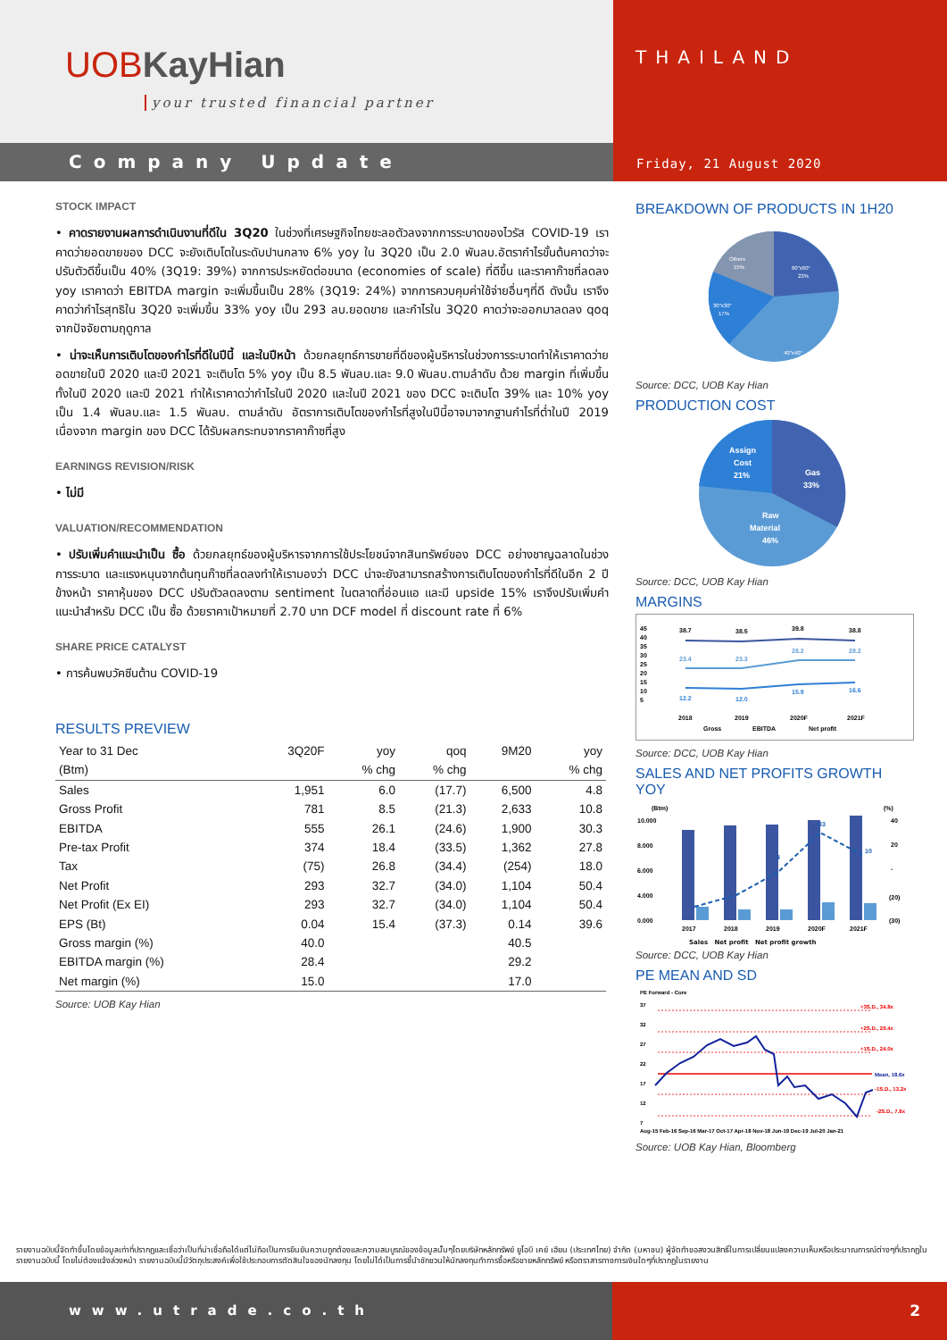UOBKayHian
your trusted financial partner
Company Update
THAILAND
Friday, 21 August 2020
STOCK IMPACT
• คาดรายงานผลการดำเนินงานที่ดีใน 3Q20 ในช่วงที่เศรษฐกิจไทยชะลอตัวลงจากการระบาดของไวรัส COVID-19 เราคาดว่ายอดขายของ DCC จะยังเติบโตในระดับปานกลาง 6% yoy ใน 3Q20 เป็น 2.0 พันลบ.อัตรากำไรขั้นต้นคาดว่าจะปรับตัวดีขึ้นเป็น 40% (3Q19: 39%) จากการประหยัดต่อขนาด (economies of scale) ที่ดีขึ้น และราคาก๊าซที่ลดลง yoy เราคาดว่า EBITDA margin จะเพิ่มขึ้นเป็น 28% (3Q19: 24%) จากการควบคุมค่าใช้จ่ายอื่นๆที่ดี ดังนั้น เราจึงคาดว่ากำไรสุทธิใน 3Q20 จะเพิ่มขึ้น 33% yoy เป็น 293 ลบ.ยอดขาย และกำไรใน 3Q20 คาดว่าจะออกมาลดลง qoq จากปัจจัยตามฤดูกาล
• น่าจะเห็นการเติบโตของกำไรที่ดีในปีนี้ และในปีหน้า ด้วยกลยุทธ์การขายที่ดีของผู้บริหารในช่วงการระบาดทำให้เราคาดว่ายอดขายในปี 2020 และปี 2021 จะเติบโต 5% yoy เป็น 8.5 พันลบ.และ 9.0 พันลบ.ตามลำดับ ด้วย margin ที่เพิ่มขึ้นทั้งในปี 2020 และปี 2021 ทำให้เราคาดว่ากำไรในปี 2020 และในปี 2021 ของ DCC จะเติบโต 39% และ 10% yoy เป็น 1.4 พันลบ.และ 1.5 พันลบ. ตามลำดับ อัตราการเติบโตของกำไรที่สูงในปีนี้อาจมาจากฐานกำไรที่ต่ำในปี 2019 เนื่องจาก margin ของ DCC ได้รับผลกระทบจากราคาก๊าซที่สูง
EARNINGS REVISION/RISK
• ไม่มี
VALUATION/RECOMMENDATION
• ปรับเพิ่มคำแนะนำเป็น ซื้อ ด้วยกลยุทธ์ของผู้บริหารจากการใช้ประโยชน์จากสินทรัพย์ของ DCC อย่างชาญฉลาดในช่วงการระบาด และแรงหนุนจากต้นทุนก๊าซที่ลดลงทำให้เรามองว่า DCC น่าจะยังสามารถสร้างการเติบโตของกำไรที่ดีในอีก 2 ปีข้างหน้า ราคาหุ้นของ DCC ปรับตัวลดลงตาม sentiment ในตลาดที่อ่อนแอ และมี upside 15% เราจึงปรับเพิ่มคำแนะนำสำหรับ DCC เป็น ซื้อ ด้วยราคาเป้าหมายที่ 2.70 บาท DCF model ที่ discount rate ที่ 6%
SHARE PRICE CATALYST
• การค้นพบวัคซีนต้าน COVID-19
RESULTS PREVIEW
| Year to 31 Dec | 3Q20F | yoy | qoq | 9M20 | yoy |
| --- | --- | --- | --- | --- | --- |
| (Btm) | | % chg | % chg | | % chg |
| Sales | 1,951 | 6.0 | (17.7) | 6,500 | 4.8 |
| Gross Profit | 781 | 8.5 | (21.3) | 2,633 | 10.8 |
| EBITDA | 555 | 26.1 | (24.6) | 1,900 | 30.3 |
| Pre-tax Profit | 374 | 18.4 | (33.5) | 1,362 | 27.8 |
| Tax | (75) | 26.8 | (34.4) | (254) | 18.0 |
| Net Profit | 293 | 32.7 | (34.0) | 1,104 | 50.4 |
| Net Profit (Ex EI) | 293 | 32.7 | (34.0) | 1,104 | 50.4 |
| EPS (Bt) | 0.04 | 15.4 | (37.3) | 0.14 | 39.6 |
| Gross margin (%) | 40.0 | | | 40.5 | |
| EBITDA margin (%) | 28.4 | | | 29.2 | |
| Net margin (%) | 15.0 | | | 17.0 | |
Source: UOB Kay Hian
BREAKDOWN OF PRODUCTS IN 1H20
Others
15%
60"x60"
23%
30"x30"
17%
40"x40"
45%
Source: DCC, UOB Kay Hian
PRODUCTION COST
Assign
Cost
21%
Gas
33%
Raw
Material
46%
Source: DCC, UOB Kay Hian
MARGINS
45
40
35
30
25
20
15
10
5
38.7
38.5
39.8
38.8
23.4
23.3
28.2
28.2
12.2
12.0
15.9
16.6
2018
2019
2020F
2021F
Gross
EBITDA
Net profit
Source: DCC, UOB Kay Hian
SALES AND NET PROFITS GROWTH YOY
(Btm)
(%)
10.000
8.000
6.000
4.000
0.000
40
20
-
(20)
(30)
4
33
10
2017
2018
2019
2020F
2021F
Sales Net profit Net profit growth
Source: DCC, UOB Kay Hian
PE MEAN AND SD
PE Forward - Core
37
32
27
22
17
12
7
+3S.D., 34.8x
+2S.D., 29.4x
+1S.D., 24.0x
Mean, 18.6x
-1S.D., 13.2x
-2S.D., 7.8x
Aug-15 Feb-16 Sep-16 Mar-17 Oct-17 Apr-18 Nov-18 Jun-19 Dec-19 Jul-20 Jan-21
Source: UOB Kay Hian, Bloomberg
รายงานฉบับนี้จัดทำขึ้นโดยข้อมูลเท่าที่ปรากฏและเชื่อว่าเป็นที่น่าเชื่อถือได้แต่ไม่ถือเป็นการยืนยันความถูกต้องและความสมบูรณ์ของข้อมูลนั้นๆโดยบริษัทหลักทรัพย์ ยูโอบี เคย์ เฮียน (ประเทศไทย) จำกัด (มหาชน) ผู้จัดทำขอสงวนสิทธิ์ในการเปลี่ยนแปลงความเห็นหรือประมาณการณ์ต่างๆที่ปรากฏในรายงานฉบับนี้ โดยไม่ต้องแจ้งล่วงหน้า รายงานฉบับนี้มีวัตถุประสงค์เพื่อใช้ประกอบการตัดสินใจของนักลงทุน โดยไม่ได้เป็นการชี้นำชักชวนให้นักลงทุนทำการซื้อหรือขายหลักทรัพย์ หรือตราสารทางการเงินใดๆที่ปรากฏในรายงาน
www.utrade.co.th 2